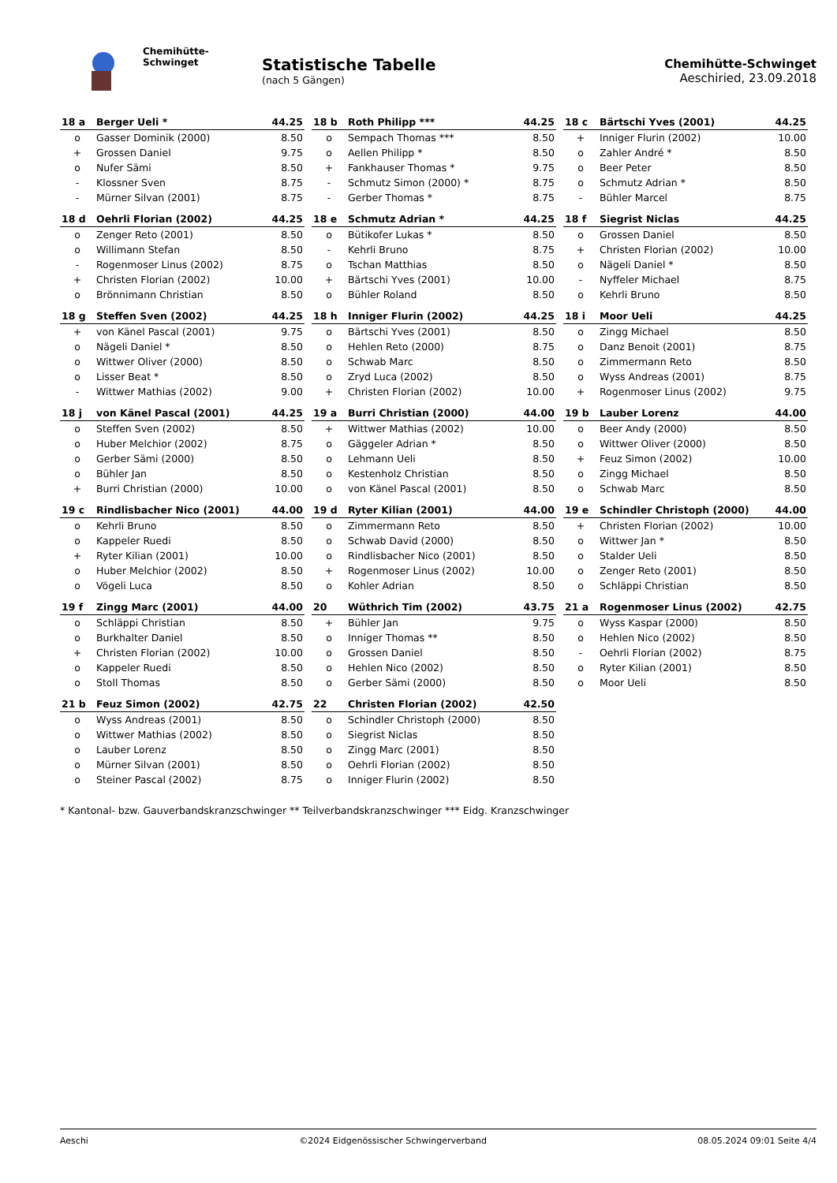Chemihütte-Schwinget
Statistische Tabelle
(nach 5 Gängen)
Chemihütte-Schwinget
Aeschiried, 23.09.2018
| 18 a | Berger Ueli * | 44.25 |
| --- | --- | --- |
| o | Gasser Dominik (2000) | 8.50 |
| + | Grossen Daniel | 9.75 |
| o | Nufer Sämi | 8.50 |
| - | Klossner Sven | 8.75 |
| - | Mürner Silvan (2001) | 8.75 |
| 18 b | Roth Philipp *** | 44.25 |
| --- | --- | --- |
| o | Sempach Thomas *** | 8.50 |
| o | Aellen Philipp * | 8.50 |
| + | Fankhauser Thomas * | 9.75 |
| - | Schmutz Simon (2000) * | 8.75 |
| - | Gerber Thomas * | 8.75 |
| 18 c | Bärtschi Yves (2001) | 44.25 |
| --- | --- | --- |
| + | Inniger Flurin (2002) | 10.00 |
| o | Zahler André * | 8.50 |
| o | Beer Peter | 8.50 |
| o | Schmutz Adrian * | 8.50 |
| - | Bühler Marcel | 8.75 |
| 18 d | Oehrli Florian (2002) | 44.25 |
| --- | --- | --- |
| o | Zenger Reto (2001) | 8.50 |
| o | Willimann Stefan | 8.50 |
| - | Rogenmoser Linus (2002) | 8.75 |
| + | Christen Florian (2002) | 10.00 |
| o | Brönnimann Christian | 8.50 |
| 18 e | Schmutz Adrian * | 44.25 |
| --- | --- | --- |
| o | Bütikofer Lukas * | 8.50 |
| - | Kehrli Bruno | 8.75 |
| o | Tschan Matthias | 8.50 |
| + | Bärtschi Yves (2001) | 10.00 |
| o | Bühler Roland | 8.50 |
| 18 f | Siegrist Niclas | 44.25 |
| --- | --- | --- |
| o | Grossen Daniel | 8.50 |
| + | Christen Florian (2002) | 10.00 |
| o | Nägeli Daniel * | 8.50 |
| - | Nyffeler Michael | 8.75 |
| o | Kehrli Bruno | 8.50 |
| 18 g | Steffen Sven (2002) | 44.25 |
| --- | --- | --- |
| + | von Känel Pascal (2001) | 9.75 |
| o | Nägeli Daniel * | 8.50 |
| o | Wittwer Oliver (2000) | 8.50 |
| o | Lisser Beat * | 8.50 |
| - | Wittwer Mathias (2002) | 9.00 |
| 18 h | Inniger Flurin (2002) | 44.25 |
| --- | --- | --- |
| o | Bärtschi Yves (2001) | 8.50 |
| o | Hehlen Reto (2000) | 8.75 |
| o | Schwab Marc | 8.50 |
| o | Zryd Luca (2002) | 8.50 |
| + | Christen Florian (2002) | 10.00 |
| 18 i | Moor Ueli | 44.25 |
| --- | --- | --- |
| o | Zingg Michael | 8.50 |
| o | Danz Benoit (2001) | 8.75 |
| o | Zimmermann Reto | 8.50 |
| o | Wyss Andreas (2001) | 8.75 |
| + | Rogenmoser Linus (2002) | 9.75 |
| 18 j | von Känel Pascal (2001) | 44.25 |
| --- | --- | --- |
| o | Steffen Sven (2002) | 8.50 |
| o | Huber Melchior (2002) | 8.75 |
| o | Gerber Sämi (2000) | 8.50 |
| o | Bühler Jan | 8.50 |
| + | Burri Christian (2000) | 10.00 |
| 19 a | Burri Christian (2000) | 44.00 |
| --- | --- | --- |
| + | Wittwer Mathias (2002) | 10.00 |
| o | Gäggeler Adrian * | 8.50 |
| o | Lehmann Ueli | 8.50 |
| o | Kestenholz Christian | 8.50 |
| o | von Känel Pascal (2001) | 8.50 |
| 19 b | Lauber Lorenz | 44.00 |
| --- | --- | --- |
| o | Beer Andy (2000) | 8.50 |
| o | Wittwer Oliver (2000) | 8.50 |
| + | Feuz Simon (2002) | 10.00 |
| o | Zingg Michael | 8.50 |
| o | Schwab Marc | 8.50 |
| 19 c | Rindlisbacher Nico (2001) | 44.00 |
| --- | --- | --- |
| o | Kehrli Bruno | 8.50 |
| o | Kappeler Ruedi | 8.50 |
| + | Ryter Kilian (2001) | 10.00 |
| o | Huber Melchior (2002) | 8.50 |
| o | Vögeli Luca | 8.50 |
| 19 d | Ryter Kilian (2001) | 44.00 |
| --- | --- | --- |
| o | Zimmermann Reto | 8.50 |
| o | Schwab David (2000) | 8.50 |
| o | Rindlisbacher Nico (2001) | 8.50 |
| + | Rogenmoser Linus (2002) | 10.00 |
| o | Kohler Adrian | 8.50 |
| 19 e | Schindler Christoph (2000) | 44.00 |
| --- | --- | --- |
| + | Christen Florian (2002) | 10.00 |
| o | Wittwer Jan * | 8.50 |
| o | Stalder Ueli | 8.50 |
| o | Zenger Reto (2001) | 8.50 |
| o | Schläppi Christian | 8.50 |
| 19 f | Zingg Marc (2001) | 44.00 |
| --- | --- | --- |
| o | Schläppi Christian | 8.50 |
| o | Burkhalter Daniel | 8.50 |
| + | Christen Florian (2002) | 10.00 |
| o | Kappeler Ruedi | 8.50 |
| o | Stoll Thomas | 8.50 |
| 20 | Wüthrich Tim (2002) | 43.75 |
| --- | --- | --- |
| + | Bühler Jan | 9.75 |
| o | Inniger Thomas ** | 8.50 |
| o | Grossen Daniel | 8.50 |
| o | Hehlen Nico (2002) | 8.50 |
| o | Gerber Sämi (2000) | 8.50 |
| 21 a | Rogenmoser Linus (2002) | 42.75 |
| --- | --- | --- |
| o | Wyss Kaspar (2000) | 8.50 |
| o | Hehlen Nico (2002) | 8.50 |
| - | Oehrli Florian (2002) | 8.75 |
| o | Ryter Kilian (2001) | 8.50 |
| o | Moor Ueli | 8.50 |
| 21 b | Feuz Simon (2002) | 42.75 |
| --- | --- | --- |
| o | Wyss Andreas (2001) | 8.50 |
| o | Wittwer Mathias (2002) | 8.50 |
| o | Lauber Lorenz | 8.50 |
| o | Mürner Silvan (2001) | 8.50 |
| o | Steiner Pascal (2002) | 8.75 |
| 22 | Christen Florian (2002) | 42.50 |
| --- | --- | --- |
| o | Schindler Christoph (2000) | 8.50 |
| o | Siegrist Niclas | 8.50 |
| o | Zingg Marc (2001) | 8.50 |
| o | Oehrli Florian (2002) | 8.50 |
| o | Inniger Flurin (2002) | 8.50 |
* Kantonal- bzw. Gauverbandskranzschwinger ** Teilverbandskranzschwinger *** Eidg. Kranzschwinger
Aeschi ©2024 Eidgenössischer Schwingerverband 08.05.2024 09:01 Seite 4/4